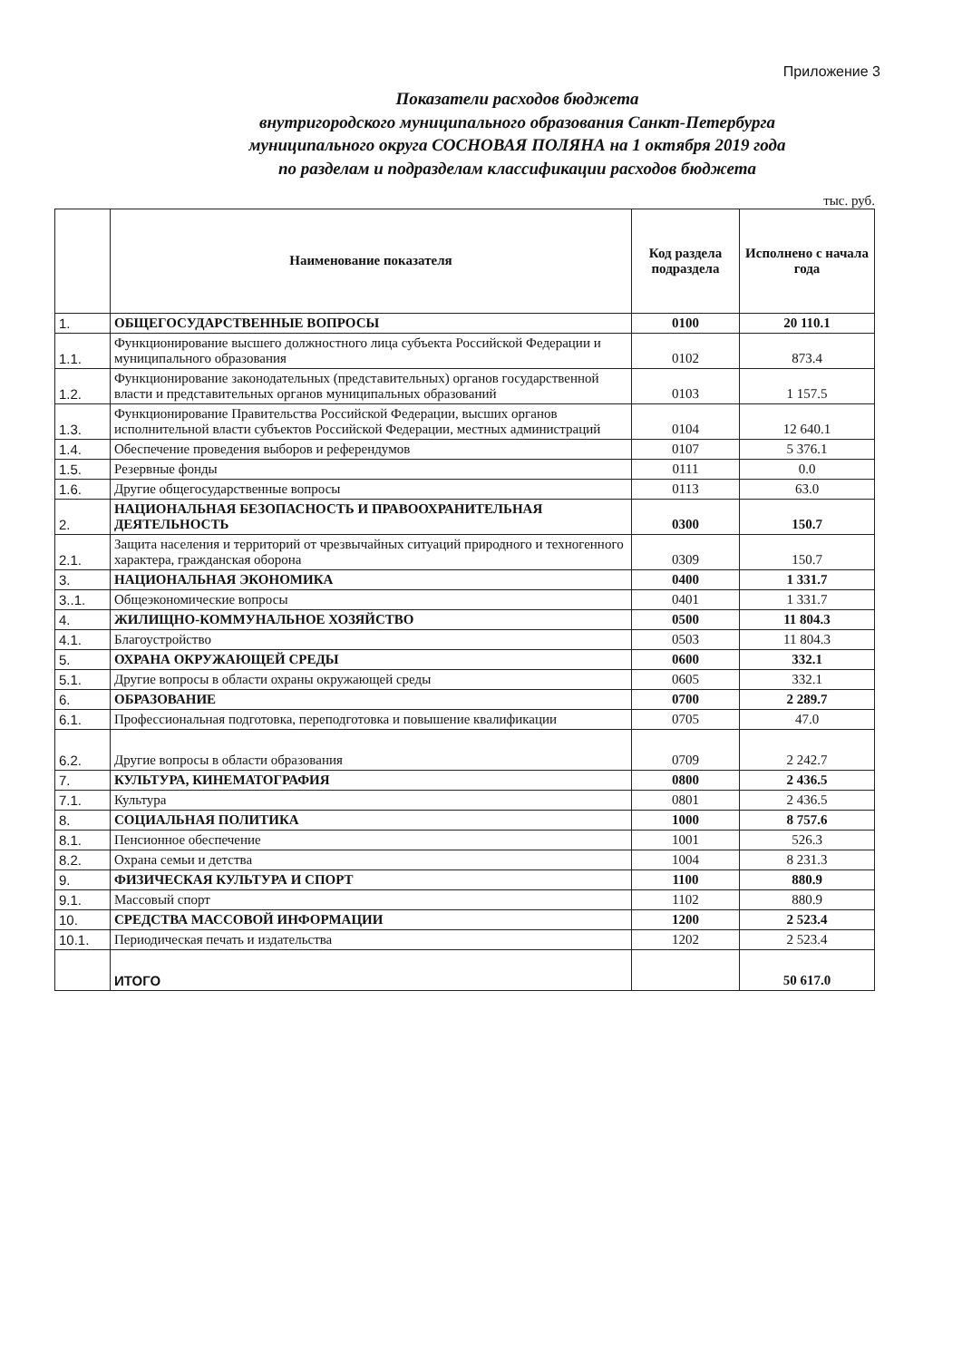Приложение 3
Показатели расходов бюджета
внутригородского муниципального образования Санкт-Петербурга
муниципального округа СОСНОВАЯ ПОЛЯНА на 1 октября 2019 года
по разделам и подразделам классификации расходов бюджета
тыс. руб.
| | Наименование показателя | Код раздела подраздела | Исполнено с начала года |
| --- | --- | --- | --- |
| 1. | ОБЩЕГОСУДАРСТВЕННЫЕ ВОПРОСЫ | 0100 | 20 110.1 |
| 1.1. | Функционирование высшего должностного лица субъекта Российской Федерации и муниципального образования | 0102 | 873.4 |
| 1.2. | Функционирование законодательных (представительных) органов государственной власти и представительных органов муниципальных образований | 0103 | 1 157.5 |
| 1.3. | Функционирование Правительства Российской Федерации, высших органов исполнительной власти субъектов Российской Федерации, местных администраций | 0104 | 12 640.1 |
| 1.4. | Обеспечение проведения выборов и референдумов | 0107 | 5 376.1 |
| 1.5. | Резервные фонды | 0111 | 0.0 |
| 1.6. | Другие общегосударственные вопросы | 0113 | 63.0 |
| 2. | НАЦИОНАЛЬНАЯ БЕЗОПАСНОСТЬ И ПРАВООХРАНИТЕЛЬНАЯ ДЕЯТЕЛЬНОСТЬ | 0300 | 150.7 |
| 2.1. | Защита населения и территорий от чрезвычайных ситуаций природного и техногенного характера, гражданская оборона | 0309 | 150.7 |
| 3. | НАЦИОНАЛЬНАЯ ЭКОНОМИКА | 0400 | 1 331.7 |
| 3..1. | Общеэкономические вопросы | 0401 | 1 331.7 |
| 4. | ЖИЛИЩНО-КОММУНАЛЬНОЕ ХОЗЯЙСТВО | 0500 | 11 804.3 |
| 4.1. | Благоустройство | 0503 | 11 804.3 |
| 5. | ОХРАНА ОКРУЖАЮЩЕЙ СРЕДЫ | 0600 | 332.1 |
| 5.1. | Другие вопросы в области охраны окружающей среды | 0605 | 332.1 |
| 6. | ОБРАЗОВАНИЕ | 0700 | 2 289.7 |
| 6.1. | Профессиональная подготовка, переподготовка и повышение квалификации | 0705 | 47.0 |
| 6.2. | Другие вопросы в области образования | 0709 | 2 242.7 |
| 7. | КУЛЬТУРА, КИНЕМАТОГРАФИЯ | 0800 | 2 436.5 |
| 7.1. | Культура | 0801 | 2 436.5 |
| 8. | СОЦИАЛЬНАЯ ПОЛИТИКА | 1000 | 8 757.6 |
| 8.1. | Пенсионное обеспечение | 1001 | 526.3 |
| 8.2. | Охрана семьи и детства | 1004 | 8 231.3 |
| 9. | ФИЗИЧЕСКАЯ КУЛЬТУРА И СПОРТ | 1100 | 880.9 |
| 9.1. | Массовый спорт | 1102 | 880.9 |
| 10. | СРЕДСТВА МАССОВОЙ ИНФОРМАЦИИ | 1200 | 2 523.4 |
| 10.1. | Периодическая печать и издательства | 1202 | 2 523.4 |
| | ИТОГО | | 50 617.0 |